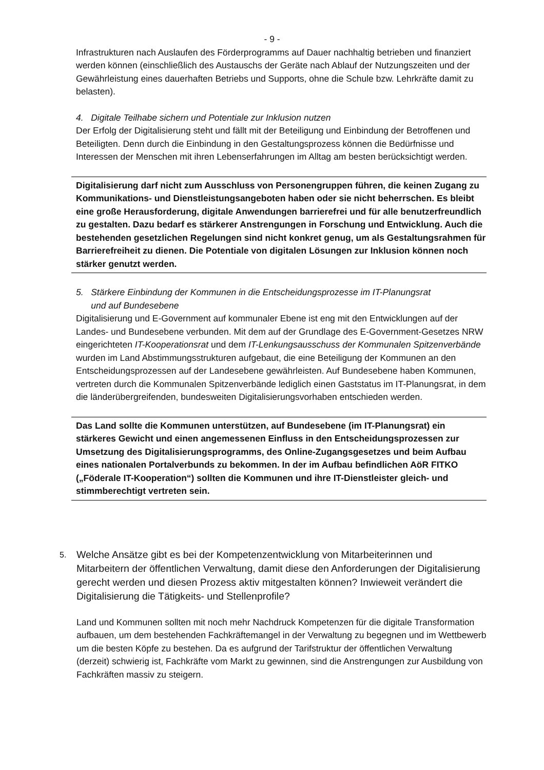- 9 -
Infrastrukturen nach Auslaufen des Förderprogramms auf Dauer nachhaltig betrieben und finanziert werden können (einschließlich des Austauschs der Geräte nach Ablauf der Nutzungszeiten und der Gewährleistung eines dauerhaften Betriebs und Supports, ohne die Schule bzw. Lehrkräfte damit zu belasten).
4. Digitale Teilhabe sichern und Potentiale zur Inklusion nutzen
Der Erfolg der Digitalisierung steht und fällt mit der Beteiligung und Einbindung der Betroffenen und Beteiligten. Denn durch die Einbindung in den Gestaltungsprozess können die Bedürfnisse und Interessen der Menschen mit ihren Lebenserfahrungen im Alltag am besten berücksichtigt werden.
Digitalisierung darf nicht zum Ausschluss von Personengruppen führen, die keinen Zugang zu Kommunikations- und Dienstleistungsangeboten haben oder sie nicht beherrschen. Es bleibt eine große Herausforderung, digitale Anwendungen barrierefrei und für alle benutzerfreundlich zu gestalten. Dazu bedarf es stärkerer Anstrengungen in Forschung und Entwicklung. Auch die bestehenden gesetzlichen Regelungen sind nicht konkret genug, um als Gestaltungsrahmen für Barrierefreiheit zu dienen. Die Potentiale von digitalen Lösungen zur Inklusion können noch stärker genutzt werden.
5. Stärkere Einbindung der Kommunen in die Entscheidungsprozesse im IT-Planungsrat
und auf Bundesebene
Digitalisierung und E-Government auf kommunaler Ebene ist eng mit den Entwicklungen auf der Landes- und Bundesebene verbunden. Mit dem auf der Grundlage des E-Government-Gesetzes NRW eingerichteten IT-Kooperationsrat und dem IT-Lenkungsausschuss der Kommunalen Spitzenverbände wurden im Land Abstimmungsstrukturen aufgebaut, die eine Beteiligung der Kommunen an den Entscheidungsprozessen auf der Landesebene gewährleisten. Auf Bundesebene haben Kommunen, vertreten durch die Kommunalen Spitzenverbände lediglich einen Gaststatus im IT-Planungsrat, in dem die länderübergreifenden, bundesweiten Digitalisierungsvorhaben entschieden werden.
Das Land sollte die Kommunen unterstützen, auf Bundesebene (im IT-Planungsrat) ein stärkeres Gewicht und einen angemessenen Einfluss in den Entscheidungsprozessen zur Umsetzung des Digitalisierungsprogramms, des Online-Zugangsgesetzes und beim Aufbau eines nationalen Portalverbunds zu bekommen. In der im Aufbau befindlichen AöR FITKO („Föderale IT-Kooperation“) sollten die Kommunen und ihre IT-Dienstleister gleich- und stimmberechtigt vertreten sein.
5.
Welche Ansätze gibt es bei der Kompetenzentwicklung von Mitarbeiterinnen und Mitarbeitern der öffentlichen Verwaltung, damit diese den Anforderungen der Digitalisierung gerecht werden und diesen Prozess aktiv mitgestalten können? Inwieweit verändert die Digitalisierung die Tätigkeits- und Stellenprofile?
Land und Kommunen sollten mit noch mehr Nachdruck Kompetenzen für die digitale Transformation aufbauen, um dem bestehenden Fachkräftemangel in der Verwaltung zu begegnen und im Wettbewerb um die besten Köpfe zu bestehen. Da es aufgrund der Tarifstruktur der öffentlichen Verwaltung (derzeit) schwierig ist, Fachkräfte vom Markt zu gewinnen, sind die Anstrengungen zur Ausbildung von Fachkräften massiv zu steigern.